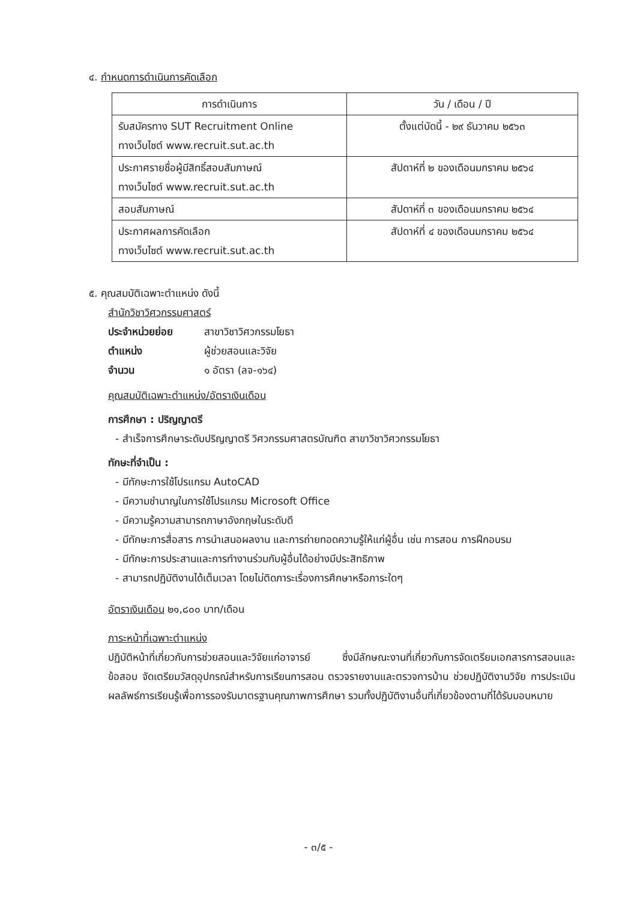๔. กำหนดการดำเนินการคัดเลือก
| การดำเนินการ | วัน / เดือน / ปี |
| --- | --- |
| รับสมัครทาง SUT Recruitment Online ทางเว็บไซต์ www.recruit.sut.ac.th | ตั้งแต่บัดนี้ - ๒๙ ธันวาคม ๒๕๖๓ |
| ประกาศรายชื่อผู้มีสิทธิ์สอบสัมภาษณ์ ทางเว็บไซต์ www.recruit.sut.ac.th | สัปดาห์ที่ ๒ ของเดือนมกราคม ๒๕๖๔ |
| สอบสัมภาษณ์ | สัปดาห์ที่ ๓ ของเดือนมกราคม ๒๕๖๔ |
| ประกาศผลการคัดเลือก ทางเว็บไซต์ www.recruit.sut.ac.th | สัปดาห์ที่ ๔ ของเดือนมกราคม ๒๕๖๔ |
๕. คุณสมบัติเฉพาะตำแหน่ง ดังนี้
สำนักวิชาวิศวกรรมศาสตร์
ประจำหน่วยย่อย สาขาวิชาวิศวกรรมโยธา
ตำแหน่ง ผู้ช่วยสอนและวิจัย
จำนวน ๑ อัตรา (ลจ-๑๖๔)
คุณสมบัติเฉพาะตำแหน่ง/อัตราเงินเดือน
การศึกษา : ปริญญาตรี
- สำเร็จการศึกษาระดับปริญญาตรี วิศวกรรมศาสตรบัณฑิต สาขาวิชาวิศวกรรมโยธา
ทักษะที่จำเป็น :
- มีทักษะการใช้โปรแกรม AutoCAD
- มีความชำนาญในการใช้โปรแกรม Microsoft Office
- มีความรู้ความสามารถภาษาอังกฤษในระดับดี
- มีทักษะการสื่อสาร การนำเสนอผลงาน และการถ่ายทอดความรู้ให้แก่ผู้อื่น เช่น การสอน การฝึกอบรม
- มีทักษะการประสานและการทำงานร่วมกับผู้อื่นได้อย่างมีประสิทธิภาพ
- สามารถปฏิบัติงานได้เต็มเวลา โดยไม่ติดภาระเรื่องการศึกษาหรือภาระใดๆ
อัตราเงินเดือน ๒๑,๘๐๐ บาท/เดือน
ภาระหน้าที่เฉพาะตำแหน่ง
ปฏิบัติหน้าที่เกี่ยวกับการช่วยสอนและวิจัยแก่อาจารย์ ซึ่งมีลักษณะงานที่เกี่ยวกับการจัดเตรียมเอกสารการสอนและข้อสอบ จัดเตรียมวัสดุอุปกรณ์สำหรับการเรียนการสอน ตรวจรายงานและตรวจการบ้าน ช่วยปฏิบัติงานวิจัย การประเมินผลลัพธ์การเรียนรู้เพื่อการรองรับมาตรฐานคุณภาพการศึกษา รวมทั้งปฏิบัติงานอื่นที่เกี่ยวข้องตามที่ได้รับมอบหมาย
- ๓/๕ -